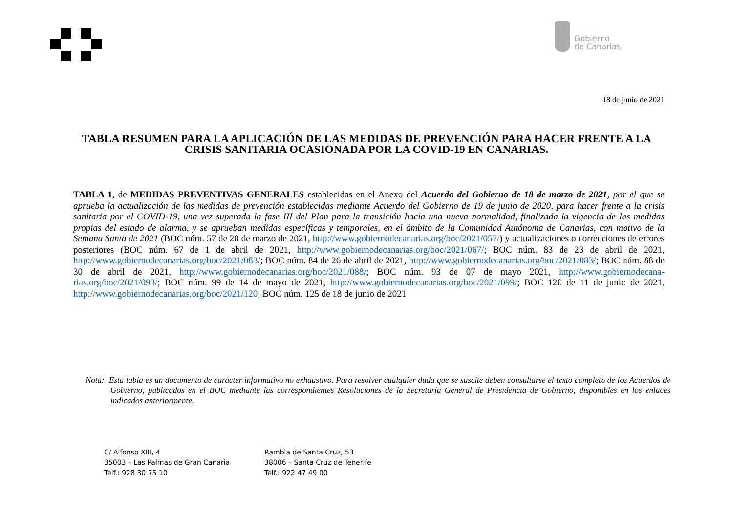Gobierno
de Canarias
18 de junio de 2021
TABLA RESUMEN PARA LA APLICACIÓN DE LAS MEDIDAS DE PREVENCIÓN PARA HACER FRENTE A LA CRISIS SANITARIA OCASIONADA POR LA COVID-19 EN CANARIAS.
TABLA 1, de MEDIDAS PREVENTIVAS GENERALES establecidas en el Anexo del Acuerdo del Gobierno de 18 de marzo de 2021, por el que se aprueba la actualización de las medidas de prevención establecidas mediante Acuerdo del Gobierno de 19 de junio de 2020, para hacer frente a la crisis sanitaria por el COVID-19, una vez superada la fase III del Plan para la transición hacia una nueva normalidad, finalizada la vigencia de las medidas propias del estado de alarma, y se aprueban medidas específicas y temporales, en el ámbito de la Comunidad Autónoma de Canarias, con motivo de la Semana Santa de 2021 (BOC núm. 57 de 20 de marzo de 2021, http://www.gobiernodecanarias.org/boc/2021/057/) y actualizaciones o correcciones de errores posteriores (BOC núm. 67 de 1 de abril de 2021, http://www.gobiernodecanarias.org/boc/2021/067/; BOC núm. 83 de 23 de abril de 2021, http://www.gobiernodecanarias.org/boc/2021/083/; BOC núm. 84 de 26 de abril de 2021, http://www.gobiernodecanarias.org/boc/2021/083/; BOC núm. 88 de 30 de abril de 2021, http://www.gobiernodecanarias.org/boc/2021/088/; BOC núm. 93 de 07 de mayo 2021, http://www.gobiernodecana-rias.org/boc/2021/093/; BOC núm. 99 de 14 de mayo de 2021, http://www.gobiernodecanarias.org/boc/2021/099/; BOC 120 de 11 de junio de 2021, http://www.gobiernodecanarias.org/boc/2021/120; BOC núm. 125 de 18 de junio de 2021
Nota: Esta tabla es un documento de carácter informativo no exhaustivo. Para resolver cualquier duda que se suscite deben consultarse el texto completo de los Acuerdos de Gobierno, publicados en el BOC mediante las correspondientes Resoluciones de la Secretaría General de Presidencia de Gobierno, disponibles en los enlaces indicados anteriormente.
C/ Alfonso XIII, 4
35003 – Las Palmas de Gran Canaria
Telf.: 928 30 75 10
Rambla de Santa Cruz, 53
38006 – Santa Cruz de Tenerife
Telf.: 922 47 49 00